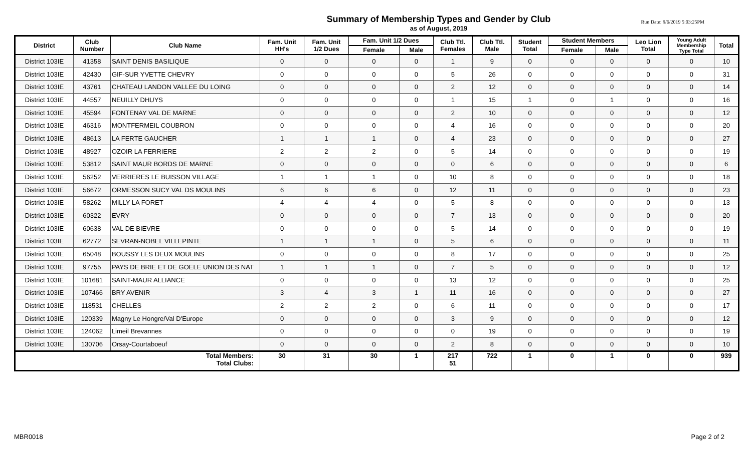Summary of Membership Types and Gender by Club
as of August, 2019
Run Date: 9/6/2019 5:03:25PM
| District | Club Number | Club Name | Fam. Unit HH's | Fam. Unit 1/2 Dues | Fam. Unit 1/2 Dues | | Club Ttl. Females | Club Ttl. Male | Student Total | Student Members | | Leo Lion Total | Young Adult Membership Type Total | Total |
| --- | --- | --- | --- | --- | --- | --- | --- | --- | --- | --- | --- | --- | --- | --- |
| | | | | | Female | Male | | | | Female | Male | | | |
| District 103IE | 41358 | SAINT DENIS BASILIQUE | 0 | 0 | 0 | 0 | 1 | 9 | 0 | 0 | 0 | 0 | 0 | 10 |
| District 103IE | 42430 | GIF-SUR YVETTE CHEVRY | 0 | 0 | 0 | 0 | 5 | 26 | 0 | 0 | 0 | 0 | 0 | 31 |
| District 103IE | 43761 | CHATEAU LANDON VALLEE DU LOING | 0 | 0 | 0 | 0 | 2 | 12 | 0 | 0 | 0 | 0 | 0 | 14 |
| District 103IE | 44557 | NEUILLY DHUYS | 0 | 0 | 0 | 0 | 1 | 15 | 1 | 0 | 1 | 0 | 0 | 16 |
| District 103IE | 45594 | FONTENAY VAL DE MARNE | 0 | 0 | 0 | 0 | 2 | 10 | 0 | 0 | 0 | 0 | 0 | 12 |
| District 103IE | 46316 | MONTFERMEIL COUBRON | 0 | 0 | 0 | 0 | 4 | 16 | 0 | 0 | 0 | 0 | 0 | 20 |
| District 103IE | 48613 | LA FERTE GAUCHER | 1 | 1 | 1 | 0 | 4 | 23 | 0 | 0 | 0 | 0 | 0 | 27 |
| District 103IE | 48927 | OZOIR LA FERRIERE | 2 | 2 | 2 | 0 | 5 | 14 | 0 | 0 | 0 | 0 | 0 | 19 |
| District 103IE | 53812 | SAINT MAUR BORDS DE MARNE | 0 | 0 | 0 | 0 | 0 | 6 | 0 | 0 | 0 | 0 | 0 | 6 |
| District 103IE | 56252 | VERRIERES LE BUISSON VILLAGE | 1 | 1 | 1 | 0 | 10 | 8 | 0 | 0 | 0 | 0 | 0 | 18 |
| District 103IE | 56672 | ORMESSON SUCY VAL DS MOULINS | 6 | 6 | 6 | 0 | 12 | 11 | 0 | 0 | 0 | 0 | 0 | 23 |
| District 103IE | 58262 | MILLY LA FORET | 4 | 4 | 4 | 0 | 5 | 8 | 0 | 0 | 0 | 0 | 0 | 13 |
| District 103IE | 60322 | EVRY | 0 | 0 | 0 | 0 | 7 | 13 | 0 | 0 | 0 | 0 | 0 | 20 |
| District 103IE | 60638 | VAL DE BIEVRE | 0 | 0 | 0 | 0 | 5 | 14 | 0 | 0 | 0 | 0 | 0 | 19 |
| District 103IE | 62772 | SEVRAN-NOBEL VILLEPINTE | 1 | 1 | 1 | 0 | 5 | 6 | 0 | 0 | 0 | 0 | 0 | 11 |
| District 103IE | 65048 | BOUSSY LES DEUX MOULINS | 0 | 0 | 0 | 0 | 8 | 17 | 0 | 0 | 0 | 0 | 0 | 25 |
| District 103IE | 97755 | PAYS DE BRIE ET DE GOELE UNION DES NAT | 1 | 1 | 1 | 0 | 7 | 5 | 0 | 0 | 0 | 0 | 0 | 12 |
| District 103IE | 101681 | SAINT-MAUR ALLIANCE | 0 | 0 | 0 | 0 | 13 | 12 | 0 | 0 | 0 | 0 | 0 | 25 |
| District 103IE | 107466 | BRY AVENIR | 3 | 4 | 3 | 1 | 11 | 16 | 0 | 0 | 0 | 0 | 0 | 27 |
| District 103IE | 118531 | CHELLES | 2 | 2 | 2 | 0 | 6 | 11 | 0 | 0 | 0 | 0 | 0 | 17 |
| District 103IE | 120339 | Magny Le Hongre/Val D'Europe | 0 | 0 | 0 | 0 | 3 | 9 | 0 | 0 | 0 | 0 | 0 | 12 |
| District 103IE | 124062 | Limeil Brevannes | 0 | 0 | 0 | 0 | 0 | 19 | 0 | 0 | 0 | 0 | 0 | 19 |
| District 103IE | 130706 | Orsay-Courtaboeuf | 0 | 0 | 0 | 0 | 2 | 8 | 0 | 0 | 0 | 0 | 0 | 10 |
| Total Members: Total Clubs: | | | 30 | 31 | 30 | 1 | 217 51 | 722 | 1 | 0 | 1 | 0 | 0 | 939 |
MBR0018 Page 2 of 2